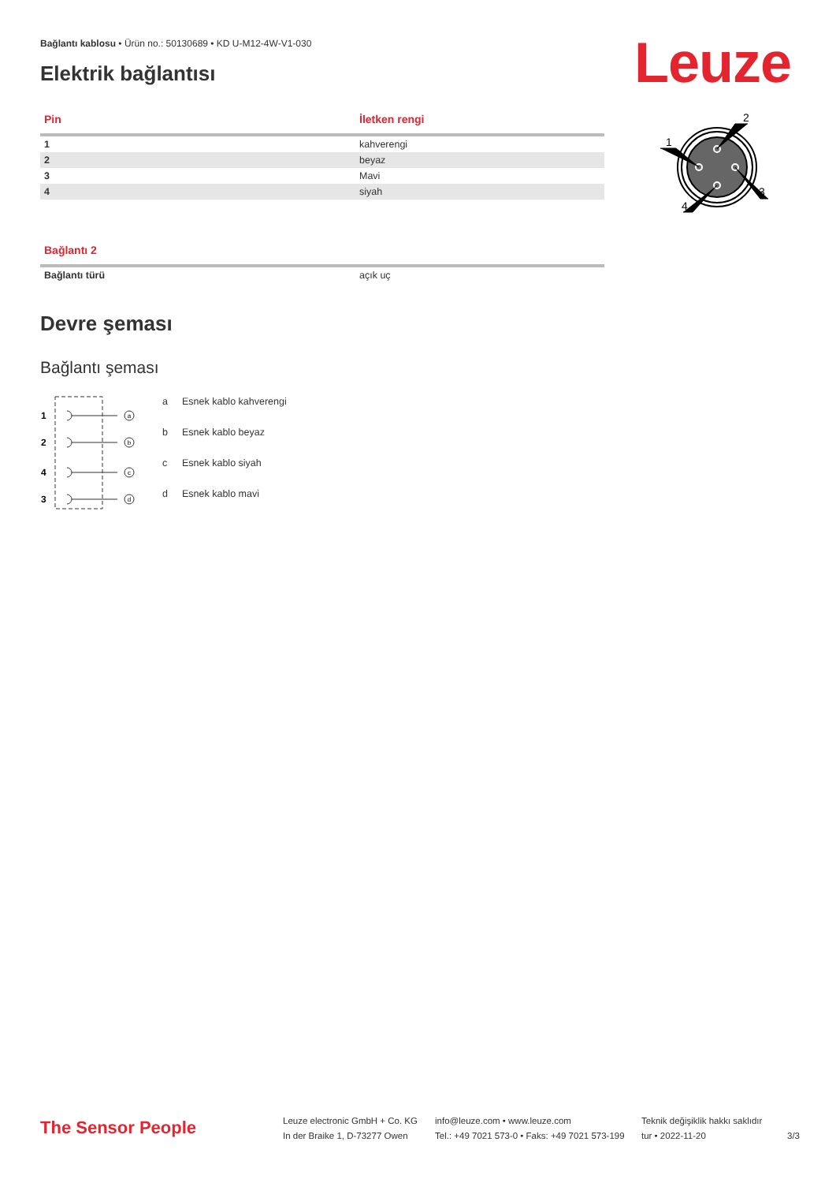Bağlantı kablosu • Ürün no.: 50130689 • KD U-M12-4W-V1-030
Leuze
Elektrik bağlantısı
| Pin | İletken rengi |
| --- | --- |
| 1 | kahverengi |
| 2 | beyaz |
| 3 | Mavi |
| 4 | siyah |
| Bağlantı 2 | |
| --- | --- |
| Bağlantı türü | açık uç |
Devre şeması
Bağlantı şeması
1
2
4
3
a
b
c
d
a Esnek kablo kahverengi b Esnek kablo beyaz c Esnek kablo siyah d Esnek kablo mavi
2
1
3
4
The Sensor People
Leuze electronic GmbH + Co. KG
In der Braike 1, D-73277 Owen
info@leuze.com • www.leuze.com
Tel.: +49 7021 573-0 • Faks: +49 7021 573-199
Teknik değişiklik hakkı saklıdır
tur • 2022-11-20
3/3